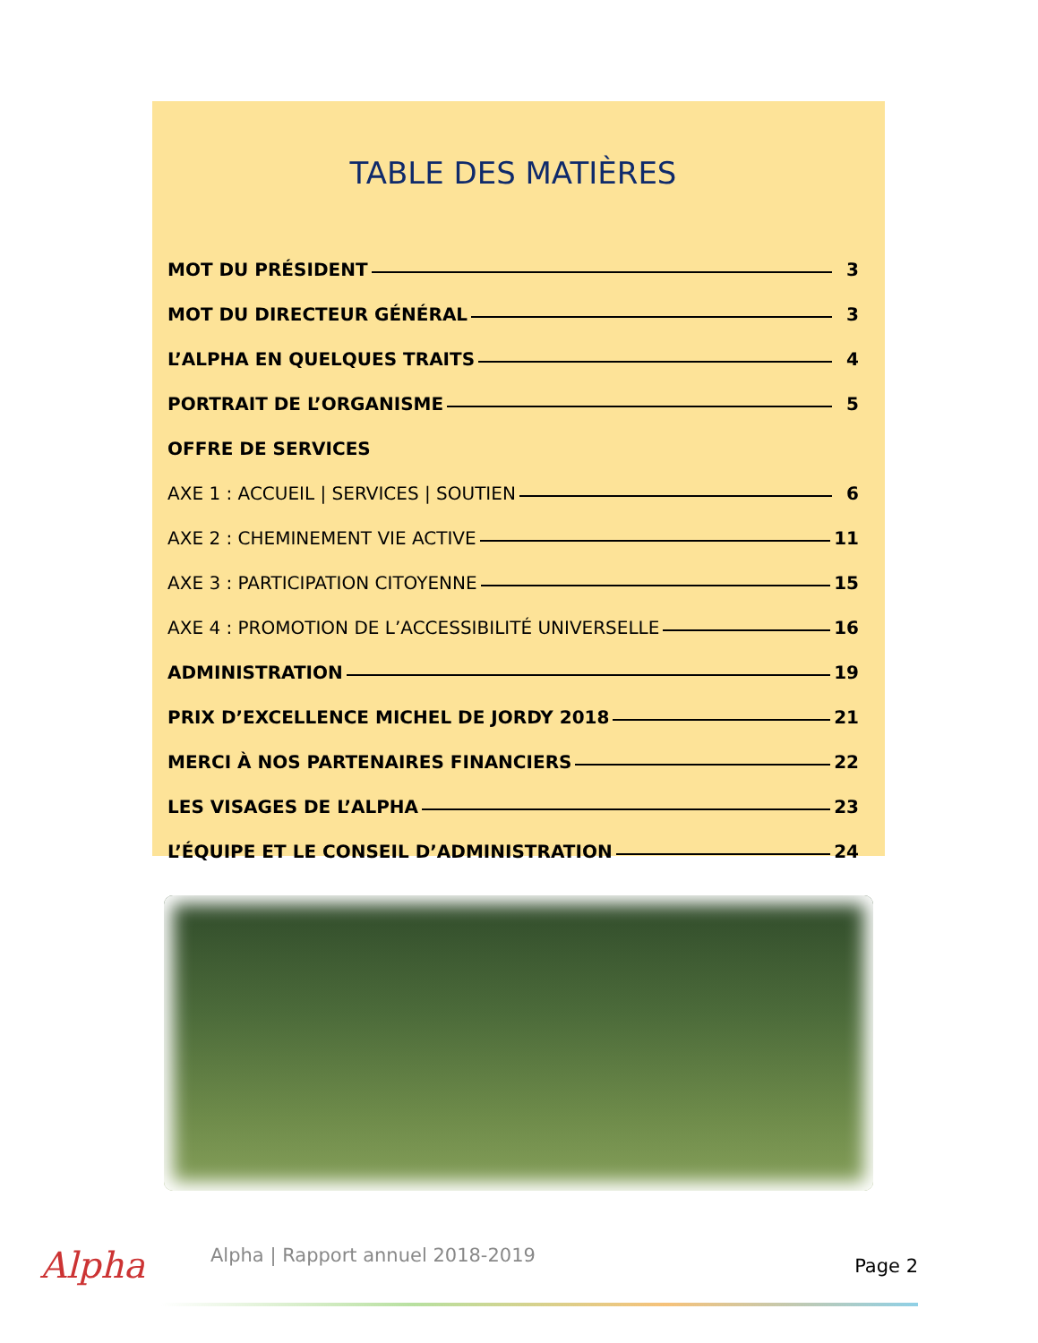TABLE DES MATIÈRES
MOT DU PRÉSIDENT 3
MOT DU DIRECTEUR GÉNÉRAL 3
L’ALPHA EN QUELQUES TRAITS 4
PORTRAIT DE L’ORGANISME 5
OFFRE DE SERVICES
AXE 1 : ACCUEIL | SERVICES | SOUTIEN 6
AXE 2 : CHEMINEMENT VIE ACTIVE 11
AXE 3 : PARTICIPATION CITOYENNE 15
AXE 4 : PROMOTION DE L’ACCESSIBILITÉ UNIVERSELLE 16
ADMINISTRATION 19
PRIX D’EXCELLENCE MICHEL DE JORDY 2018 21
MERCI À NOS PARTENAIRES FINANCIERS 22
LES VISAGES DE L’ALPHA 23
L’ÉQUIPE ET LE CONSEIL D’ADMINISTRATION 24
Alpha
Alpha | Rapport annuel 2018-2019
Page 2